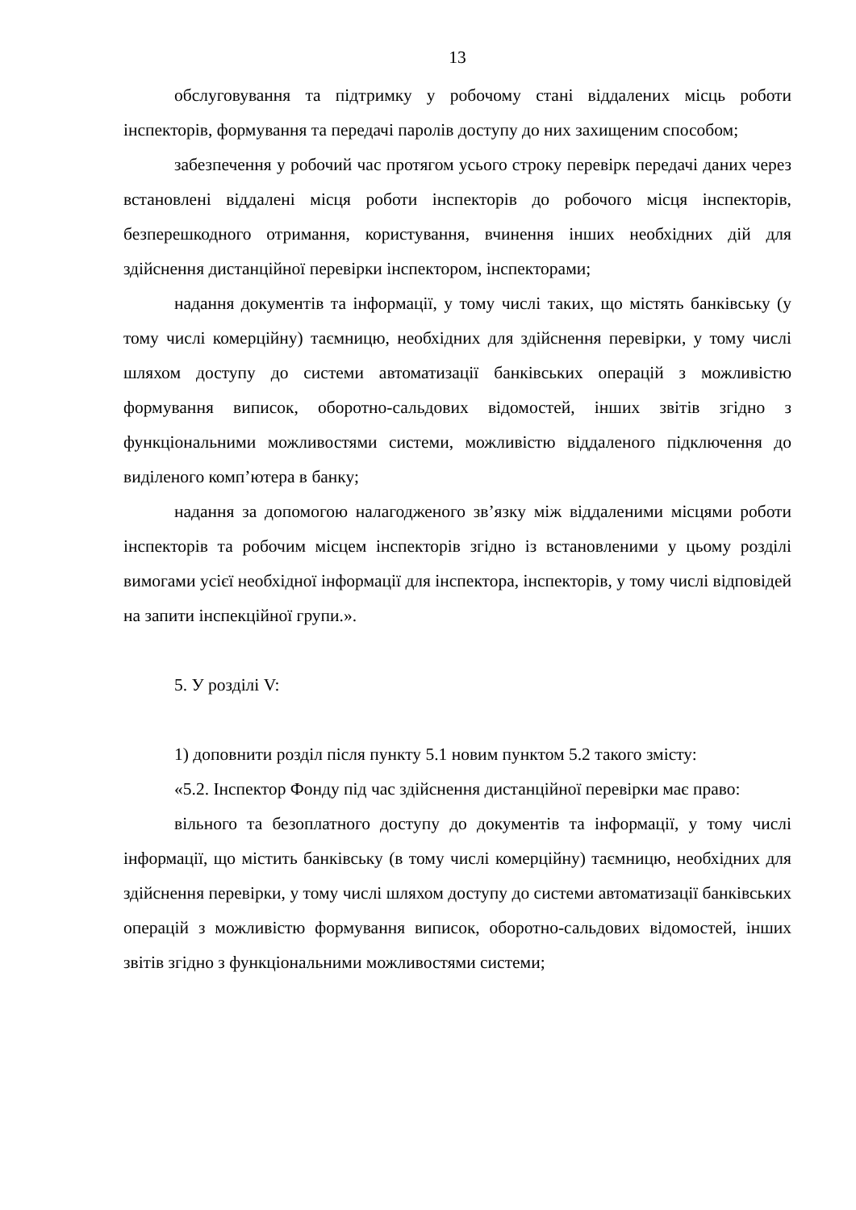13
обслуговування та підтримку у робочому стані віддалених місць роботи інспекторів, формування та передачі паролів доступу до них захищеним способом;
забезпечення у робочий час протягом усього строку перевірк передачі даних через встановлені віддалені місця роботи інспекторів до робочого місця інспекторів, безперешкодного отримання, користування, вчинення інших необхідних дій для здійснення дистанційної перевірки інспектором, інспекторами;
надання документів та інформації, у тому числі таких, що містять банківську (у тому числі комерційну) таємницю, необхідних для здійснення перевірки, у тому числі шляхом доступу до системи автоматизації банківських операцій з можливістю формування виписок, оборотно-сальдових відомостей, інших звітів згідно з функціональними можливостями системи, можливістю віддаленого підключення до виділеного комп’ютера в банку;
надання за допомогою налагодженого зв’язку між віддаленими місцями роботи інспекторів та робочим місцем інспекторів згідно із встановленими у цьому розділі вимогами усієї необхідної інформації для інспектора, інспекторів, у тому числі відповідей на запити інспекційної групи.».
5. У розділі V:
1) доповнити розділ після пункту 5.1 новим пунктом 5.2 такого змісту:
«5.2. Інспектор Фонду під час здійснення дистанційної перевірки має право:
вільного та безоплатного доступу до документів та інформації, у тому числі інформації, що містить банківську (в тому числі комерційну) таємницю, необхідних для здійснення перевірки, у тому числі шляхом доступу до системи автоматизації банківських операцій з можливістю формування виписок, оборотно-сальдових відомостей, інших звітів згідно з функціональними можливостями системи;